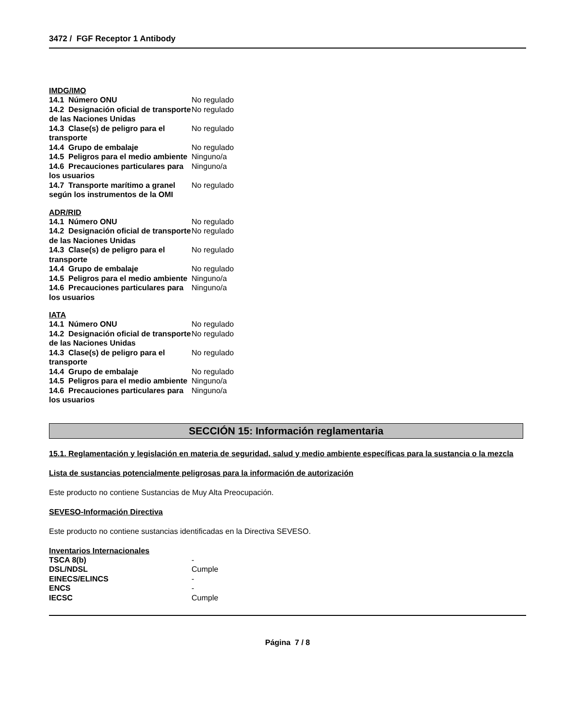3472 / FGF Receptor 1 Antibody
IMDG/IMO
| 14.1 Número ONU | No regulado |
| 14.2 Designación oficial de transporte de las Naciones Unidas | No regulado |
| 14.3 Clase(s) de peligro para el transporte | No regulado |
| 14.4 Grupo de embalaje | No regulado |
| 14.5 Peligros para el medio ambiente | Ninguno/a |
| 14.6 Precauciones particulares para los usuarios | Ninguno/a |
| 14.7 Transporte marítimo a granel según los instrumentos de la OMI | No regulado |
ADR/RID
| 14.1 Número ONU | No regulado |
| 14.2 Designación oficial de transporte de las Naciones Unidas | No regulado |
| 14.3 Clase(s) de peligro para el transporte | No regulado |
| 14.4 Grupo de embalaje | No regulado |
| 14.5 Peligros para el medio ambiente | Ninguno/a |
| 14.6 Precauciones particulares para los usuarios | Ninguno/a |
IATA
| 14.1 Número ONU | No regulado |
| 14.2 Designación oficial de transporte de las Naciones Unidas | No regulado |
| 14.3 Clase(s) de peligro para el transporte | No regulado |
| 14.4 Grupo de embalaje | No regulado |
| 14.5 Peligros para el medio ambiente | Ninguno/a |
| 14.6 Precauciones particulares para los usuarios | Ninguno/a |
SECCIÓN 15: Información reglamentaria
15.1. Reglamentación y legislación en materia de seguridad, salud y medio ambiente específicas para la sustancia o la mezcla
Lista de sustancias potencialmente peligrosas para la información de autorización
Este producto no contiene Sustancias de Muy Alta Preocupación.
SEVESO-Información Directiva
Este producto no contiene sustancias identificadas en la Directiva SEVESO.
Inventarios Internacionales
| TSCA 8(b) | - |
| DSL/NDSL | Cumple |
| EINECS/ELINCS | - |
| ENCS | - |
| IECSC | Cumple |
Página 7 / 8